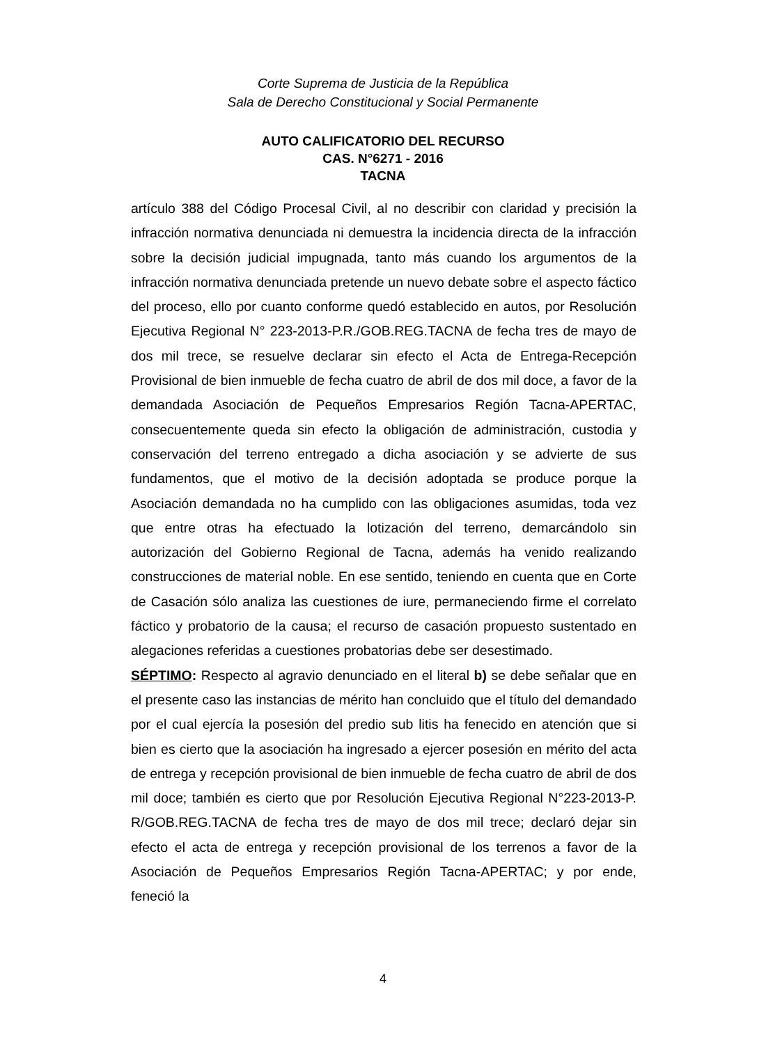Corte Suprema de Justicia de la República
Sala de Derecho Constitucional y Social Permanente
AUTO CALIFICATORIO DEL RECURSO
CAS. N°6271 - 2016
TACNA
artículo 388 del Código Procesal Civil, al no describir con claridad y precisión la infracción normativa denunciada ni demuestra la incidencia directa de la infracción sobre la decisión judicial impugnada, tanto más cuando los argumentos de la infracción normativa denunciada pretende un nuevo debate sobre el aspecto fáctico del proceso, ello por cuanto conforme quedó establecido en autos, por Resolución Ejecutiva Regional N° 223-2013-P.R./GOB.REG.TACNA de fecha tres de mayo de dos mil trece, se resuelve declarar sin efecto el Acta de Entrega-Recepción Provisional de bien inmueble de fecha cuatro de abril de dos mil doce, a favor de la demandada Asociación de Pequeños Empresarios Región Tacna-APERTAC, consecuentemente queda sin efecto la obligación de administración, custodia y conservación del terreno entregado a dicha asociación y se advierte de sus fundamentos, que el motivo de la decisión adoptada se produce porque la Asociación demandada no ha cumplido con las obligaciones asumidas, toda vez que entre otras ha efectuado la lotización del terreno, demarcándolo sin autorización del Gobierno Regional de Tacna, además ha venido realizando construcciones de material noble. En ese sentido, teniendo en cuenta que en Corte de Casación sólo analiza las cuestiones de iure, permaneciendo firme el correlato fáctico y probatorio de la causa; el recurso de casación propuesto sustentado en alegaciones referidas a cuestiones probatorias debe ser desestimado.
SÉPTIMO: Respecto al agravio denunciado en el literal b) se debe señalar que en el presente caso las instancias de mérito han concluido que el título del demandado por el cual ejercía la posesión del predio sub litis ha fenecido en atención que si bien es cierto que la asociación ha ingresado a ejercer posesión en mérito del acta de entrega y recepción provisional de bien inmueble de fecha cuatro de abril de dos mil doce; también es cierto que por Resolución Ejecutiva Regional N°223-2013-P. R/GOB.REG.TACNA de fecha tres de mayo de dos mil trece; declaró dejar sin efecto el acta de entrega y recepción provisional de los terrenos a favor de la Asociación de Pequeños Empresarios Región Tacna-APERTAC; y por ende, feneció la
4